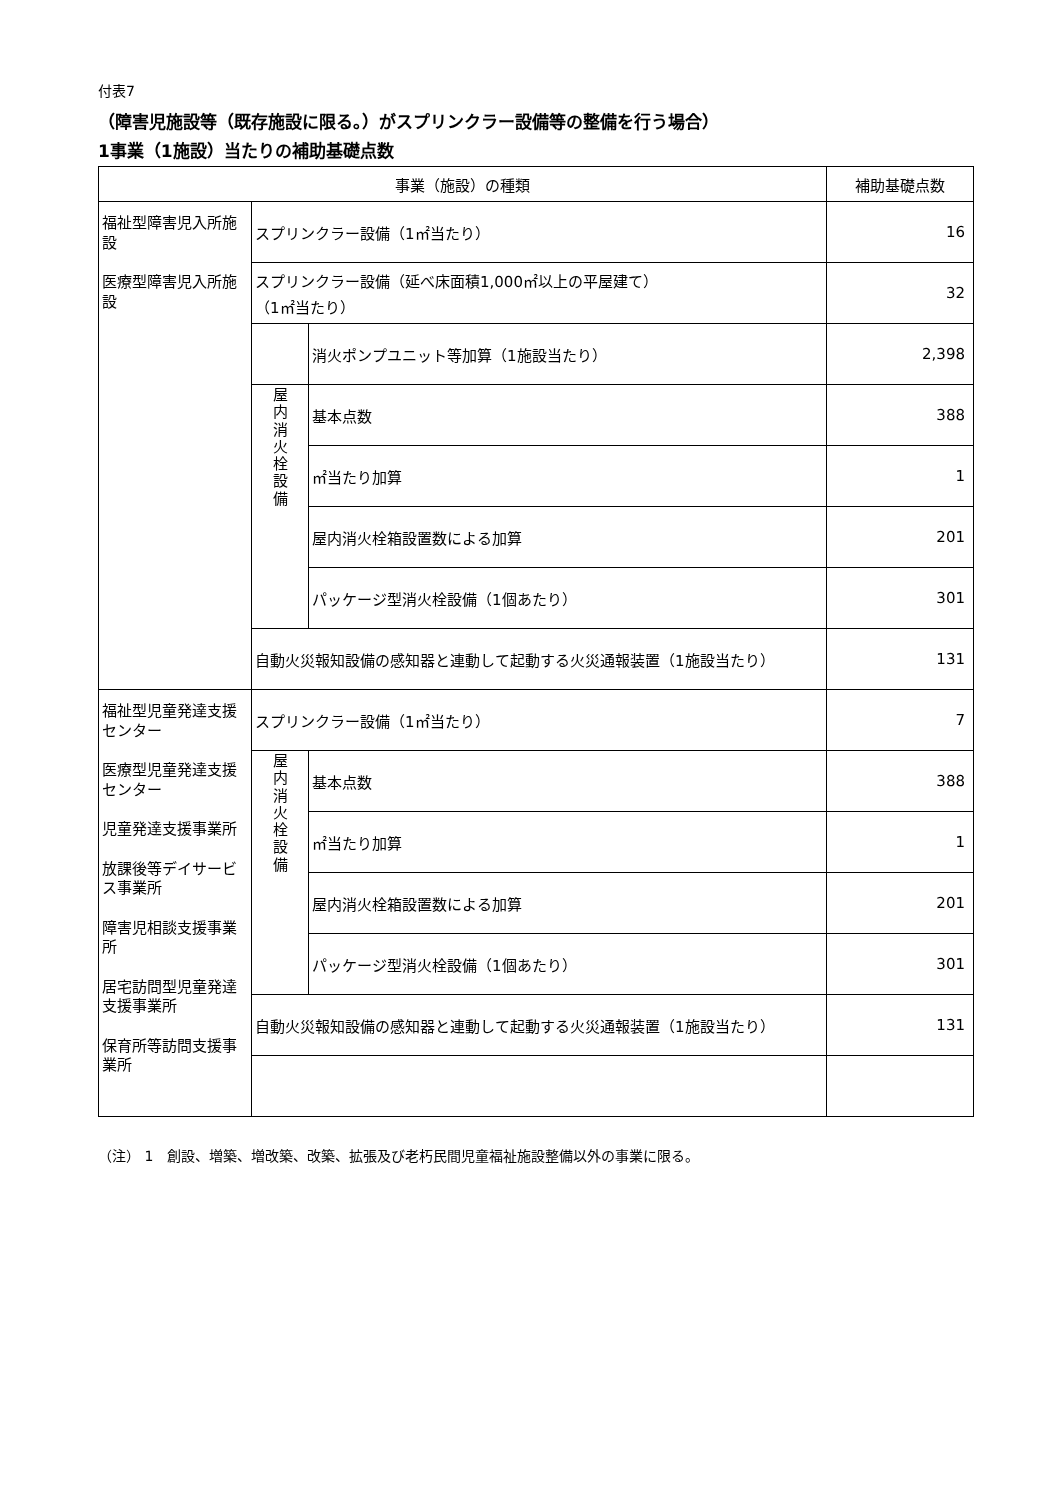付表7
（障害児施設等（既存施設に限る。）がスプリンクラー設備等の整備を行う場合）
1事業（1施設）当たりの補助基礎点数
| 事業（施設）の種類 | | | 補助基礎点数 |
| --- | --- | --- | --- |
| 福祉型障害児入所施設 医療型障害児入所施設 | スプリンクラー設備（1㎡当たり） | | 16 |
| | スプリンクラー設備（延べ床面積1,000㎡以上の平屋建て） （1㎡当たり） | | 32 |
| | | 消火ポンプユニット等加算（1施設当たり） | 2,398 |
| | 屋 内 消 火 栓 設 備 | 基本点数 | 388 |
| | | ㎡当たり加算 | 1 |
| | | 屋内消火栓箱設置数による加算 | 201 |
| | | パッケージ型消火栓設備（1個あたり） | 301 |
| | 自動火災報知設備の感知器と連動して起動する火災通報装置（1施設当たり） | | 131 |
| 福祉型児童発達支援センター 医療型児童発達支援センター 児童発達支援事業所 放課後等デイサービス事業所 障害児相談支援事業所 居宅訪問型児童発達支援事業所 保育所等訪問支援事業所 | スプリンクラー設備（1㎡当たり） | | 7 |
| | 屋 内 消 火 栓 設 備 | 基本点数 | 388 |
| | | ㎡当たり加算 | 1 |
| | | 屋内消火栓箱設置数による加算 | 201 |
| | | パッケージ型消火栓設備（1個あたり） | 301 |
| | 自動火災報知設備の感知器と連動して起動する火災通報装置（1施設当たり） | | 131 |
（注） 1　創設、増築、増改築、改築、拡張及び老朽民間児童福祉施設整備以外の事業に限る。